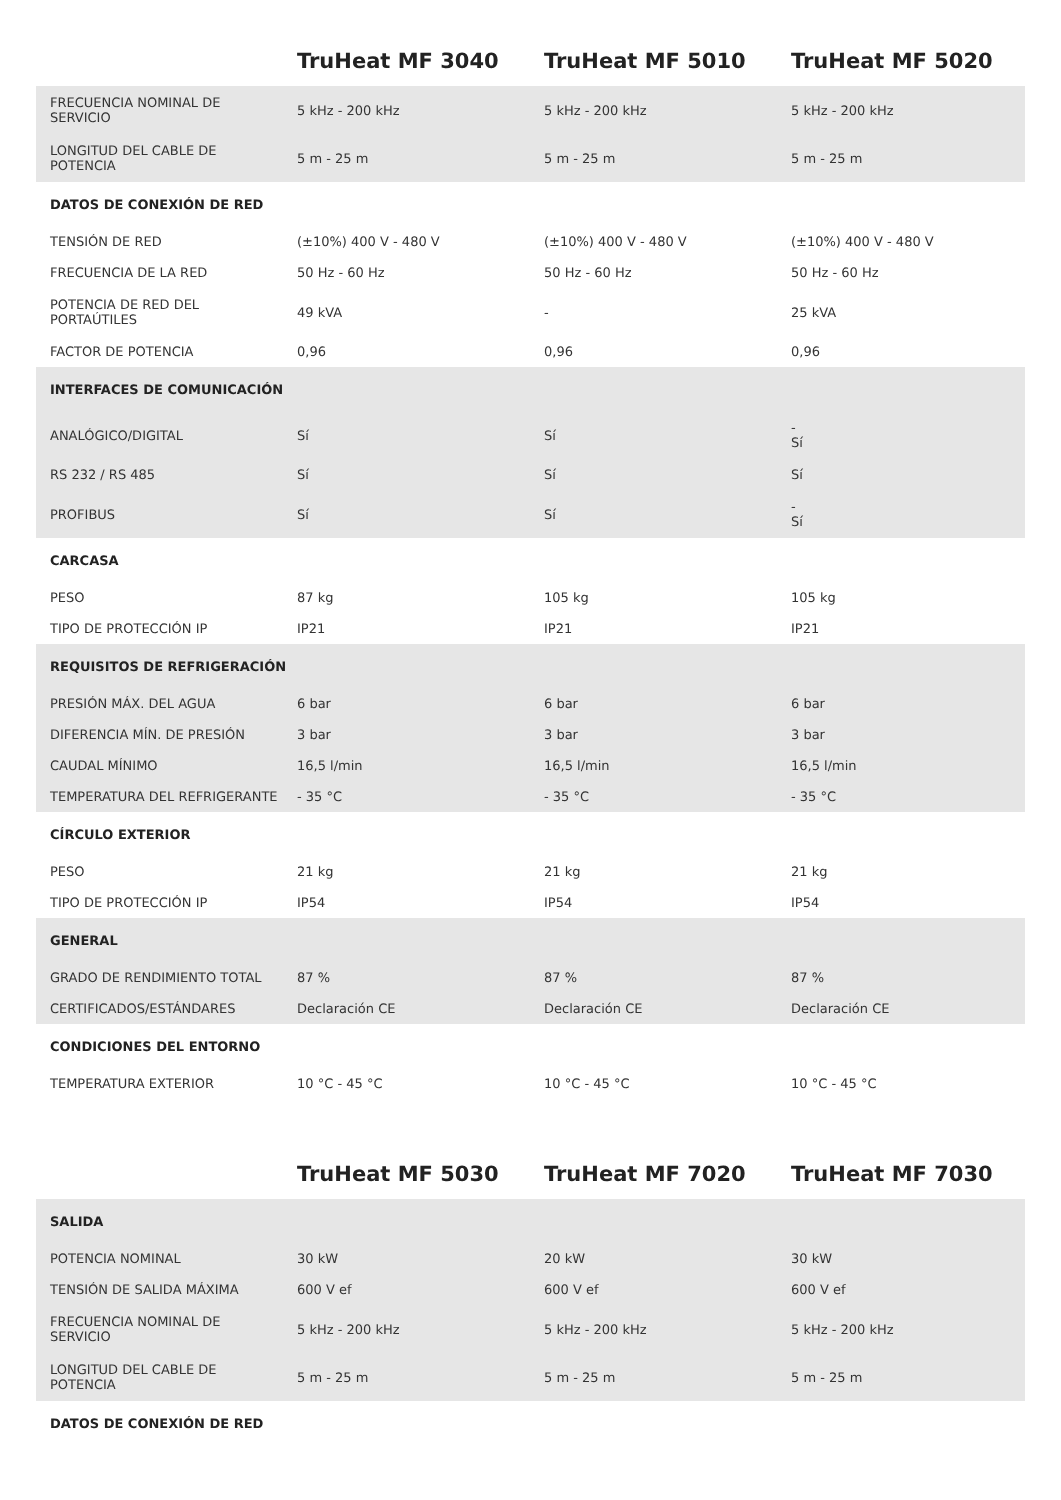| | TruHeat MF 3040 | TruHeat MF 5010 | TruHeat MF 5020 |
| --- | --- | --- | --- |
| FRECUENCIA NOMINAL DE SERVICIO | 5 kHz - 200 kHz | 5 kHz - 200 kHz | 5 kHz - 200 kHz |
| LONGITUD DEL CABLE DE POTENCIA | 5 m - 25 m | 5 m - 25 m | 5 m - 25 m |
| DATOS DE CONEXIÓN DE RED | | | |
| TENSIÓN DE RED | (±10%) 400 V - 480 V | (±10%) 400 V - 480 V | (±10%) 400 V - 480 V |
| FRECUENCIA DE LA RED | 50 Hz - 60 Hz | 50 Hz - 60 Hz | 50 Hz - 60 Hz |
| POTENCIA DE RED DEL PORTAÚTILES | 49 kVA | - | 25 kVA |
| FACTOR DE POTENCIA | 0,96 | 0,96 | 0,96 |
| INTERFACES DE COMUNICACIÓN | | | |
| ANALÓGICO/DIGITAL | Sí | Sí | - Sí |
| RS 232 / RS 485 | Sí | Sí | Sí |
| PROFIBUS | Sí | Sí | - Sí |
| CARCASA | | | |
| PESO | 87 kg | 105 kg | 105 kg |
| TIPO DE PROTECCIÓN IP | IP21 | IP21 | IP21 |
| REQUISITOS DE REFRIGERACIÓN | | | |
| PRESIÓN MÁX. DEL AGUA | 6 bar | 6 bar | 6 bar |
| DIFERENCIA MÍN. DE PRESIÓN | 3 bar | 3 bar | 3 bar |
| CAUDAL MÍNIMO | 16,5 l/min | 16,5 l/min | 16,5 l/min |
| TEMPERATURA DEL REFRIGERANTE | - 35 °C | - 35 °C | - 35 °C |
| CÍRCULO EXTERIOR | | | |
| PESO | 21 kg | 21 kg | 21 kg |
| TIPO DE PROTECCIÓN IP | IP54 | IP54 | IP54 |
| GENERAL | | | |
| GRADO DE RENDIMIENTO TOTAL | 87 % | 87 % | 87 % |
| CERTIFICADOS/ESTÁNDARES | Declaración CE | Declaración CE | Declaración CE |
| CONDICIONES DEL ENTORNO | | | |
| TEMPERATURA EXTERIOR | 10 °C - 45 °C | 10 °C - 45 °C | 10 °C - 45 °C |
| | TruHeat MF 5030 | TruHeat MF 7020 | TruHeat MF 7030 |
| --- | --- | --- | --- |
| SALIDA | | | |
| POTENCIA NOMINAL | 30 kW | 20 kW | 30 kW |
| TENSIÓN DE SALIDA MÁXIMA | 600 V ef | 600 V ef | 600 V ef |
| FRECUENCIA NOMINAL DE SERVICIO | 5 kHz - 200 kHz | 5 kHz - 200 kHz | 5 kHz - 200 kHz |
| LONGITUD DEL CABLE DE POTENCIA | 5 m - 25 m | 5 m - 25 m | 5 m - 25 m |
| DATOS DE CONEXIÓN DE RED | | | |